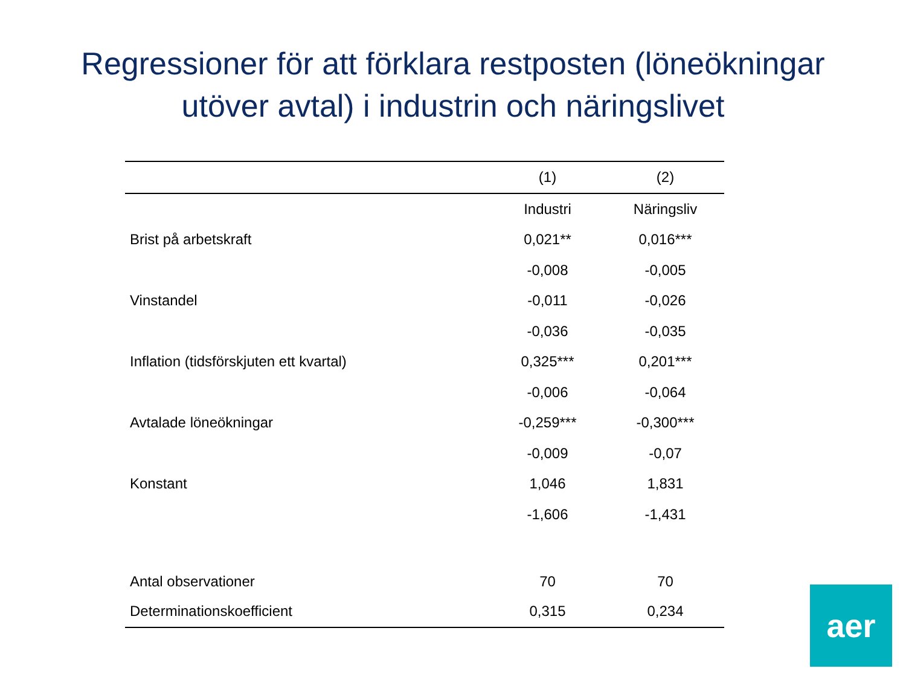Regressioner för att förklara restposten (löneökningar
utöver avtal) i industrin och näringslivet
| | (1) | (2) |
| --- | --- | --- |
| | Industri | Näringsliv |
| Brist på arbetskraft | 0,021** | 0,016*** |
| | -0,008 | -0,005 |
| Vinstandel | -0,011 | -0,026 |
| | -0,036 | -0,035 |
| Inflation (tidsförskjuten ett kvartal) | 0,325*** | 0,201*** |
| | -0,006 | -0,064 |
| Avtalade löneökningar | -0,259*** | -0,300*** |
| | -0,009 | -0,07 |
| Konstant | 1,046 | 1,831 |
| | -1,606 | -1,431 |
| Antal observationer | 70 | 70 |
| Determinationskoefficient | 0,315 | 0,234 |
aer